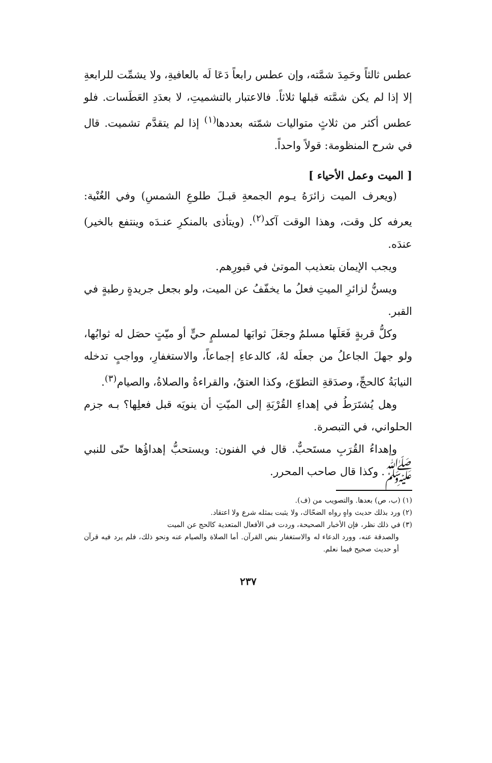عطس ثالثاً وحَمِدَ شمَّته، وإن عطس رابعاً دَعَا لَه بالعافيةِ، ولا يشمِّت للرابعةِ إلا إذا لم يكن شمَّته قبلها ثلاثاً. فالاعتبار بالتشميتِ، لا بعدَدِ العَطَسات. فلو عطس أكثر من ثلاثٍ متواليات شمّته بعددها<sup>(١)</sup> إذا لم يتقدَّم تشميت. قال في شرح المنظومة: قولاً واحداً.
[ الميت وعمل الأحياء ]
(ويعرف الميت زائرَهُ يـوم الجمعةِ قبـلَ طلوعِ الشمسِ) وفي الغُنْية: يعرفه كل وقت، وهذا الوقت آكد<sup>(٢)</sup>. (ويتأذى بالمنكرِ عنـدَه وينتفع بالخير) عندَه.
ويجب الإيمان بتعذيب الموتىٰ في قبورِهم.
ويسنُّ لزائرِ الميتِ فعلُ ما يخفّفُ عن الميت، ولو بجعل جريدةٍ رطبةٍ في القبر.
وكلُّ قربةٍ فَعَلَها مسلمٌ وجعَلَ ثوابَها لمسلمٍ حيٍّ أو ميّتٍ حصَل له ثوابُها، ولو جهلَ الجاعلُ من جعلَه لهُ، كالدعاءِ إجماعاً، والاستغفارِ، وواجبٍ تدخله النيابَةُ كالحجِّ، وصدَقةِ التطوّع، وكذا العتقُ، والقراءةُ والصلاةُ، والصيام<sup>(٣)</sup>.
وهل يُشتَرَطُ في إهداءِ القُرْبَةِ إلى الميّتِ أن ينويَه قبل فعلِها؟ بـه جزم الحلواني، في التبصرة.
وإهداءُ القُرَبِ مستَحبٌّ. قال في الفنون: ويستحبُّ إهداؤُها حتّى للنبي ﷺ. وكذا قال صاحب المحرر.
(١) (ب، ص) بعدها. والتصويب من (ف).
(٢) ورد بذلك حديث واهٍ رواه الضحّاك، ولا يثبت بمثله شرع ولا اعتقاد.
(٣) في ذلك نظر، فإن الأخبار الصحيحة، وردت في الأفعال المتعدية كالحج عن الميت
والصدقة عنه، وورد الدعاء له والاستغفار بنص القرآن. أما الصلاة والصيام عنه ونحو ذلك، فلم يرد فيه قرآن أو حديث صحيح فيما نعلم.
٢٣٧